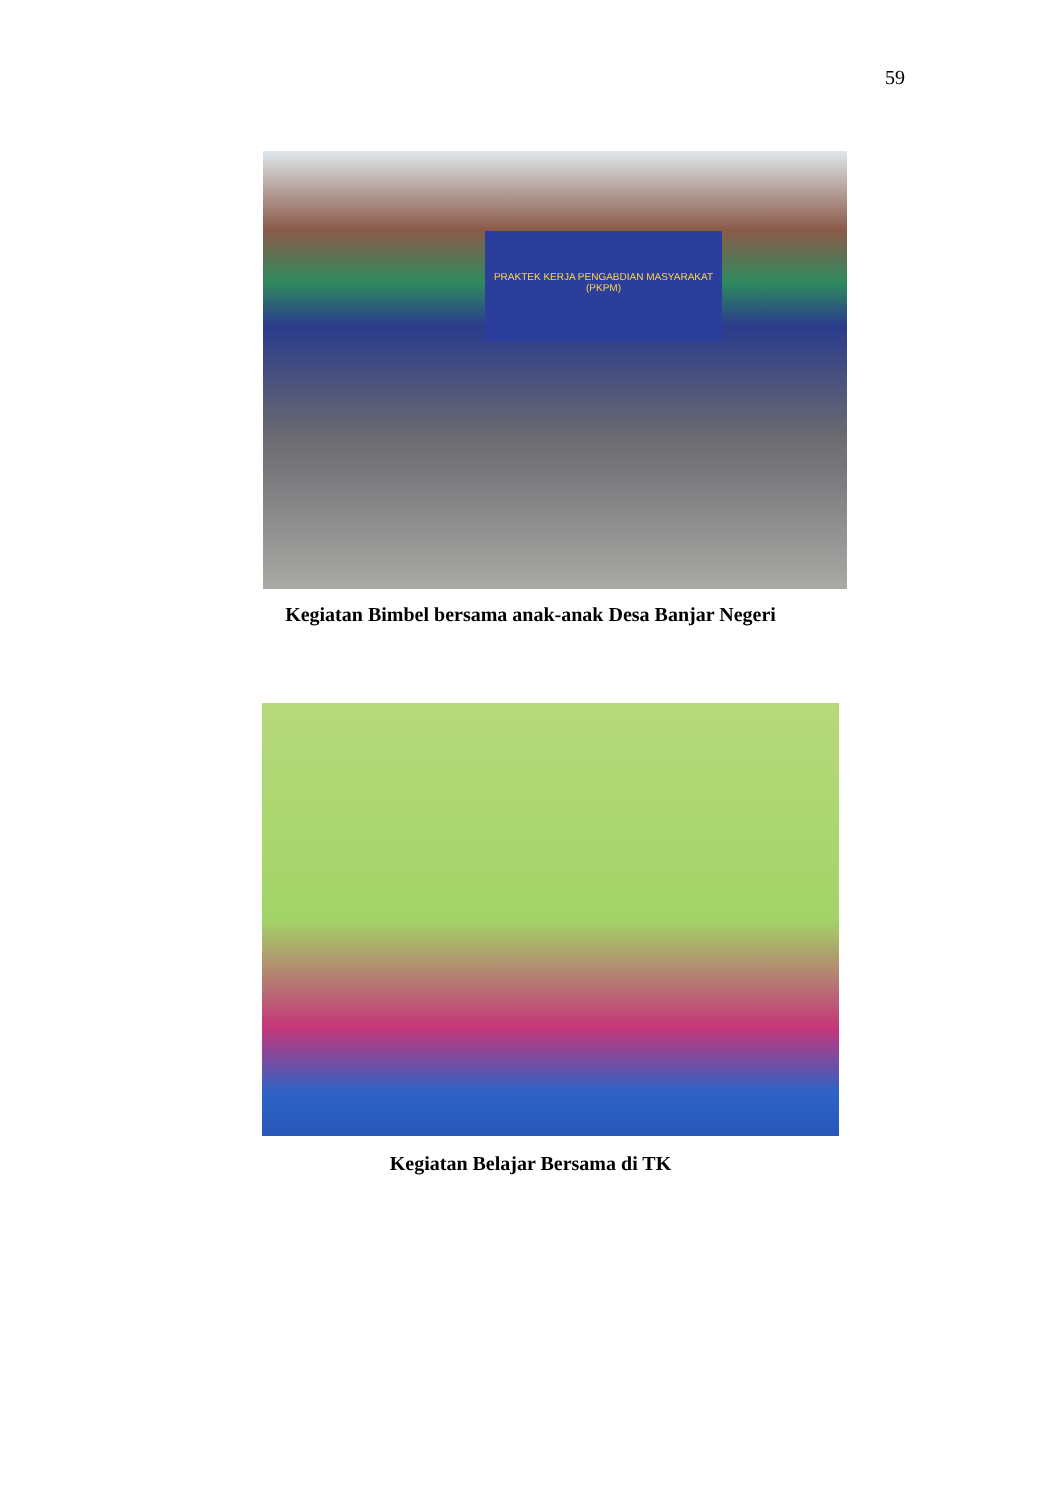59
PRAKTEK KERJA PENGABDIAN MASYARAKAT (PKPM)
Kegiatan Bimbel bersama anak-anak Desa Banjar Negeri
Kegiatan Belajar Bersama di TK